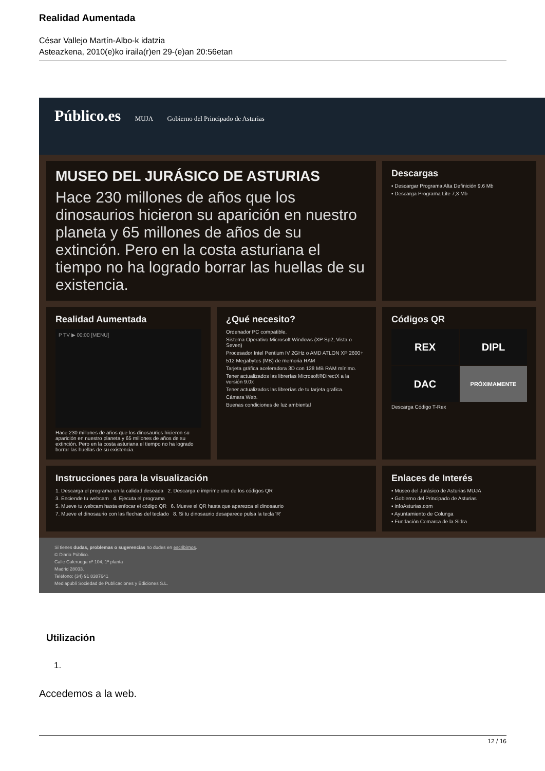Realidad Aumentada
César Vallejo Martín-Albo-k idatzia
Asteazkena, 2010(e)ko iraila(r)en 29-(e)an 20:56etan
Público.es MUJA Gobierno del Principado de Asturias
MUSEO DEL JURÁSICO DE ASTURIAS
Hace 230 millones de años que los dinosaurios hicieron su aparición en nuestro planeta y 65 millones de años de su extinción. Pero en la costa asturiana el tiempo no ha logrado borrar las huellas de su existencia.
Descargas
▪ Descargar Programa Alta Definición 9,6 Mb
▪ Descarga Programa Lite 7,3 Mb
Realidad Aumentada
P TV ▶ 00:00 [MENU]
Hace 230 millones de años que los dinosaurios hicieron su aparición en nuestro planeta y 65 millones de años de su extinción. Pero en la costa asturiana el tiempo no ha logrado borrar las huellas de su existencia.
¿Qué necesito?
Ordenador PC compatible.
Sistema Operativo Microsoft Windows (XP Sp2, Vista o Seven)
Procesador Intel Pentium IV 2GHz o AMD ATLON XP 2600+
512 Megabytes (MB) de memoria RAM
Tarjeta gráfica aceleradora 3D con 128 MB RAM mínimo.
Tener actualizados las librerías Microsoft®DirectX a la versión 9.0x
Tener actualizados las librerías de tu tarjeta grafica.
Cámara Web.
Buenas condiciones de luz ambiental
Códigos QR
REX
DIPL
DAC
PRÓXIMAMENTE
Descarga Código T-Rex
Instrucciones para la visualización
1. Descarga el programa en la calidad deseada 2. Descarga e imprime uno de los códigos QR
3. Enciende tu webcam 4. Ejecuta el programa
5. Mueve tu webcam hasta enfocar el código QR 6. Mueve el QR hasta que aparezca el dinosaurio
7. Mueve el dinosaurio con las flechas del teclado 8. Si tu dinosaurio desaparece pulsa la tecla 'R'
Enlaces de Interés
▪ Museo del Jurásico de Asturias MUJA
▪ Gobierno del Principado de Asturias
▪ infoAsturias.com
▪ Ayuntamiento de Colunga
▪ Fundación Comarca de la Sidra
Si tienes dudas, problemas o sugerencias no dudes en escribirnos.
© Diario Público.
Calle Caleruega nº 104, 1ª planta
Madrid 28033.
Teléfono: (34) 91 8387641
Mediapubli Sociedad de Publicaciones y Ediciones S.L.
Utilización
1.
Accedemos a la web.
12 / 16